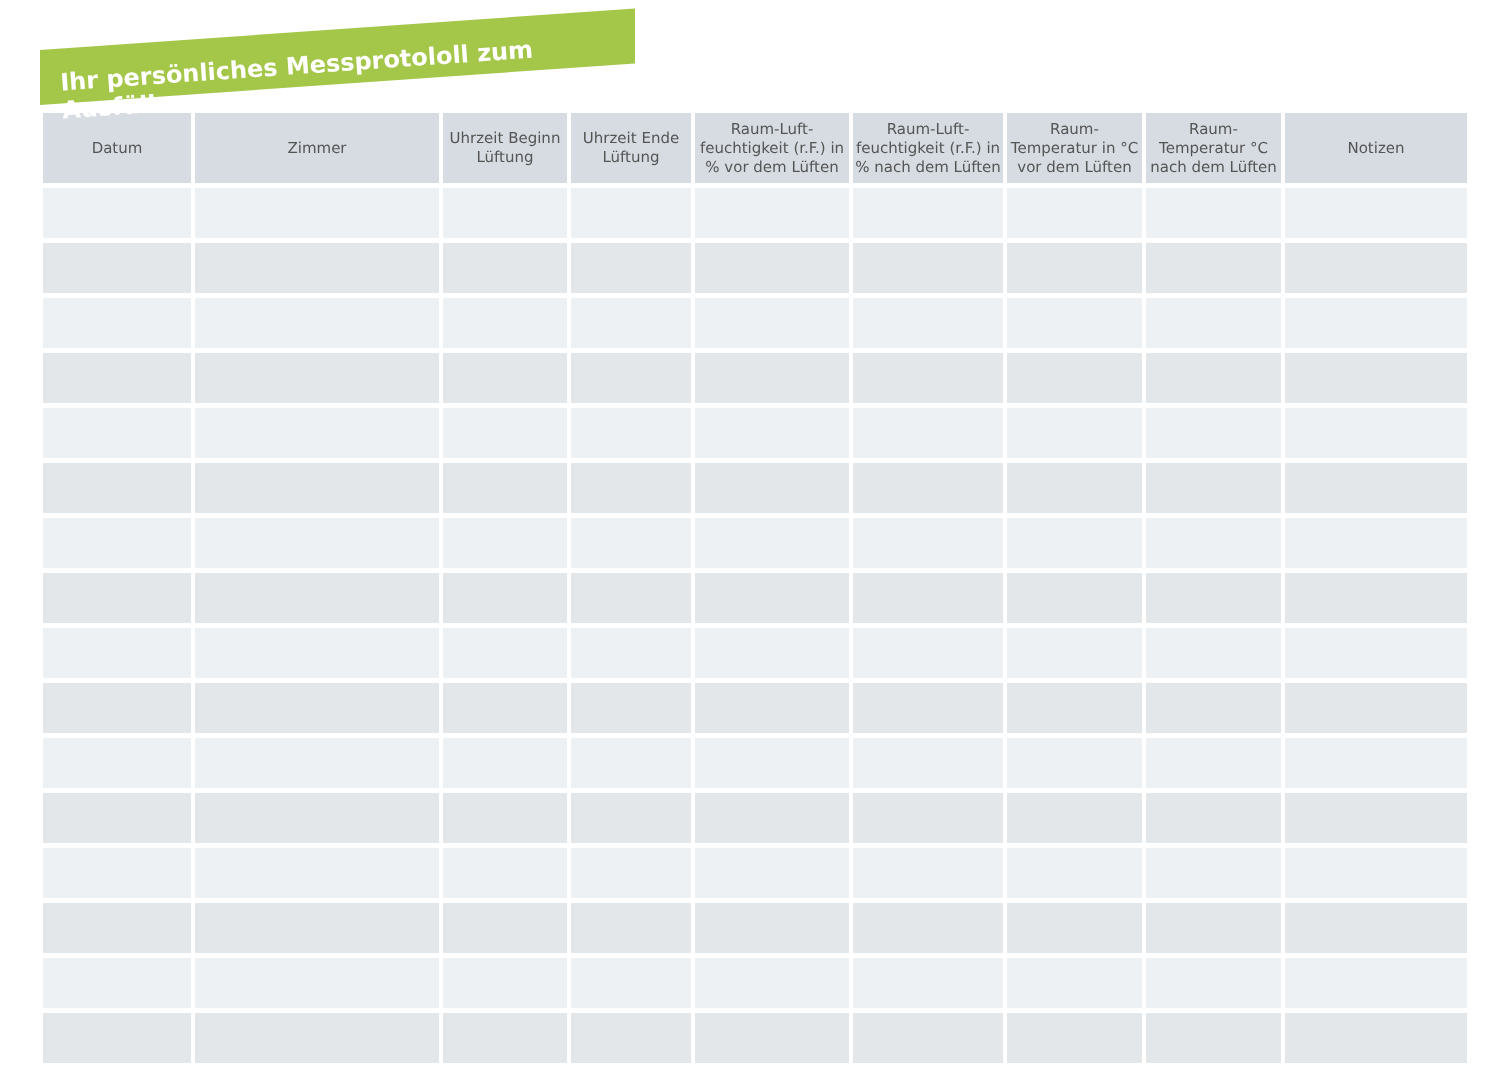Ihr persönliches Messprotololl zum Ausfüllen
| Datum | Zimmer | Uhrzeit Beginn Lüftung | Uhrzeit Ende Lüftung | Raum-Luft-feuchtigkeit (r.F.) in % vor dem Lüften | Raum-Luft-feuchtigkeit (r.F.) in % nach dem Lüften | Raum-Temperatur in °C vor dem Lüften | Raum-Temperatur °C nach dem Lüften | Notizen |
| --- | --- | --- | --- | --- | --- | --- | --- | --- |